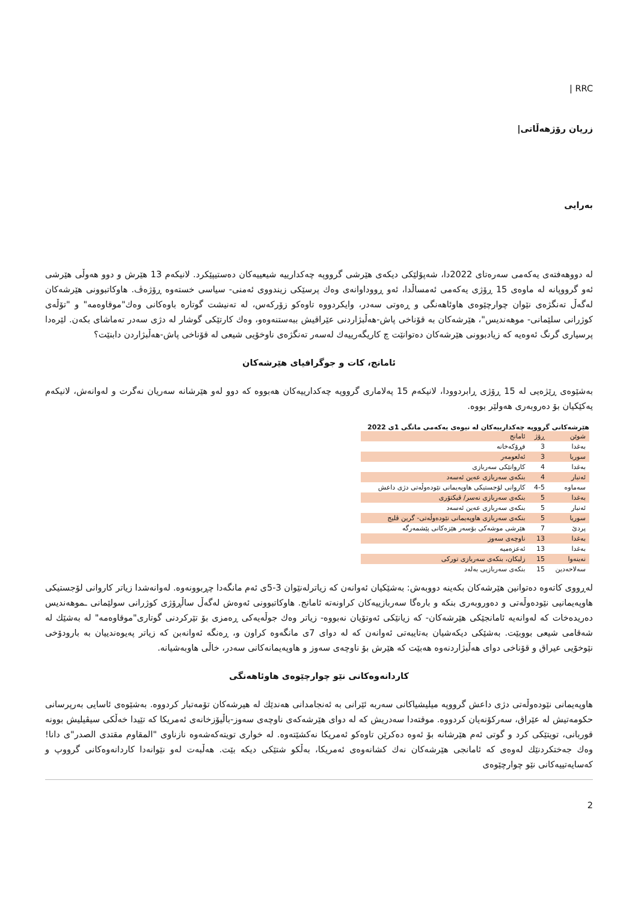| RRC
زریان رۆژهەڵاتی|
بەرایی
لە دووهەفتەی یەکەمی سەرەتای 2022دا، شەپۆلێکی دیکەی هێرشی گرووپە چەکدارییە شیعییەکان دەستیپێکرد. لانیکەم 13 هێرش و دوو هەوڵی هێرشی ئەو گرووپانە لە ماوەی 15 ڕۆژی یەکەمی ئەمساڵدا، ئەو ڕووداوانەی وەك پرسێکی زیندووی ئەمنی- سیاسی خستەوە ڕۆژەڤ. هاوکاتبوونی هێرشەکان لەگەڵ تەنگژەی نێوان چوارچێوەی هاوئاهەنگی و ڕەوتی سەدر، وایکردووە تاوەکو زۆرکەس، لە تەنیشت گوتارە باوەکانی وەك"موقاوەمە" و "تۆڵەی کوژرانی سلێمانی- موهەندیس"، هێرشەکان بە قۆناخی پاش-هەڵبژاردنی عێراقیش ببەستنەوەو، وەك کارتێکی گوشار لە دژی سەدر تەماشای بکەن. لێرەدا پرسیاری گرنگ ئەوەیە کە زیادبوونی هێرشەکان دەتوانێت چ کاریگەرییەك لەسەر تەنگژەی ناوخۆیی شیعی لە قۆناخی پاش-هەڵبژاردن دابنێت؟
ئامانج، کات و جوگرافیای هێرشەکان
بەشێوەی ڕێژەیی لە 15 ڕۆژی ڕابردوودا، لانیکەم 15 پەلاماری گرووپە چەکدارییەکان هەبووە کە دوو لەو هێرشانە سەریان نەگرت و لەوانەش، لانیکەم یەکێکیان بۆ دەروبەری هەولێر بووە.
هێرشەکانی گرووپە چەکدارییەکان لە نیوەی یەکەمی مانگی 1ی 2022
| شوێن | ڕۆژ | ئامانج |
| بەغدا | 3 | فڕۆکەخانە |
| سوریا | 3 | ئەلعومەر |
| بەغدا | 4 | کاروانێکی سەربازی |
| ئەنبار | 4 | بنکەی سەربازی عەین ئەسەد |
| سەماوە | 4-5 | کاروانی لۆجستیکی هاوپەیمانی نێودەوڵەتی دژی داعش |
| بەغدا | 5 | بنکەی سەربازی نەسر/ ڤیکتۆری |
| ئەنبار | 5 | بنکەی سەربازی عەین ئەسەد |
| سوریا | 5 | بنکەی سەربازی هاوپەیمانی نێودەوڵەتی- گرین ڤلیج |
| پردێ | 7 | هێرشی موشەکی بۆسەر هێزەکانی پێشمەرگە |
| بەغدا | 13 | ناوچەی سەوز |
| بەغدا | 13 | ئەعزەمیە |
| نەینەوا | 15 | زلیکان، بنکەی سەربازی تورکی |
| سەلاحەدین | 15 | بنکەی سەربازیی بەلەد |
لەڕووی کاتەوە دەتوانین هێرشەکان بکەینە دووبەش: بەشێکیان ئەوانەن کە زیاترلەنێوان 3-5ی ئەم مانگەدا چڕبوونەوە. لەوانەشدا زیاتر کاروانی لۆجستیکی هاوپەیمانیی نێودەوڵەتی و دەوروبەری بنکە و بارەگا سەربازییەکان کراونەتە ئامانج. هاوکاتبوونی ئەوەش لەگەڵ ساڵڕۆژی کوژرانی سولێمانی ـموهەندیس دەریدەخات کە لەوانەیە ئامانجێکی هێرشەکان- کە زیانێکی ئەوتۆیان نەبووە- زیاتر وەك جوڵەیەکی ڕەمزی بۆ تێرکردنی گوتاری"موقاوەمە" لە بەشێك لە شەقامی شیعی بووبێت. بەشێکی دیکەشیان بەتایبەتی ئەوانەن کە لە دوای 7ی مانگەوە کراون و، ڕەنگە ئەوانەبن کە زیاتر پەیوەندییان بە بارودۆخی نێوخۆیی عیراق و قۆناخی دوای هەڵبژاردنەوە هەبێت کە هێرش بۆ ناوچەی سەوز و هاوپەیمانەکانی سەدر، خاڵی هاوبەشیانە.
کاردانەوەکانی نێو چوارچێوەی هاوئاهەنگی
هاوپەیمانی نێودەوڵەتی دژی داعش گرووپە میلیشیاکانی سەربە ئێرانی بە ئەنجامدانی هەندێك لە هیرشەکان تۆمەتبار کردووە. بەشێوەی ئاسایی بەرپرسانی حکومەتیش لە عێراق، سەرکۆنەیان کردووە. موقتەدا سەدریش کە لە دوای هێرشەکەی ناوچەی سەوز-باڵیۆزخانەی ئەمریکا کە تێیدا خەڵکی سیڤیلیش بوونە قوربانی، تویتێکی کرد و گوتی ئەم هێرشانە بۆ ئەوە دەکرێن تاوەکو ئەمریکا نەکشێتەوە. لە خواری تویتەکەشەوە نازناوی "المقاوم مقتدى الصدر"ی دانا! وەك جەختکردنێك لەوەی کە ئامانجی هێرشەکان نەك کشانەوەی ئەمریکا، بەڵکو شتێکی دیکە بێت. هەڵبەت لەو نێوانەدا کاردانەوەکانی گرووپ و کەسایەتییەکانی نێو چوارچێوەی
2